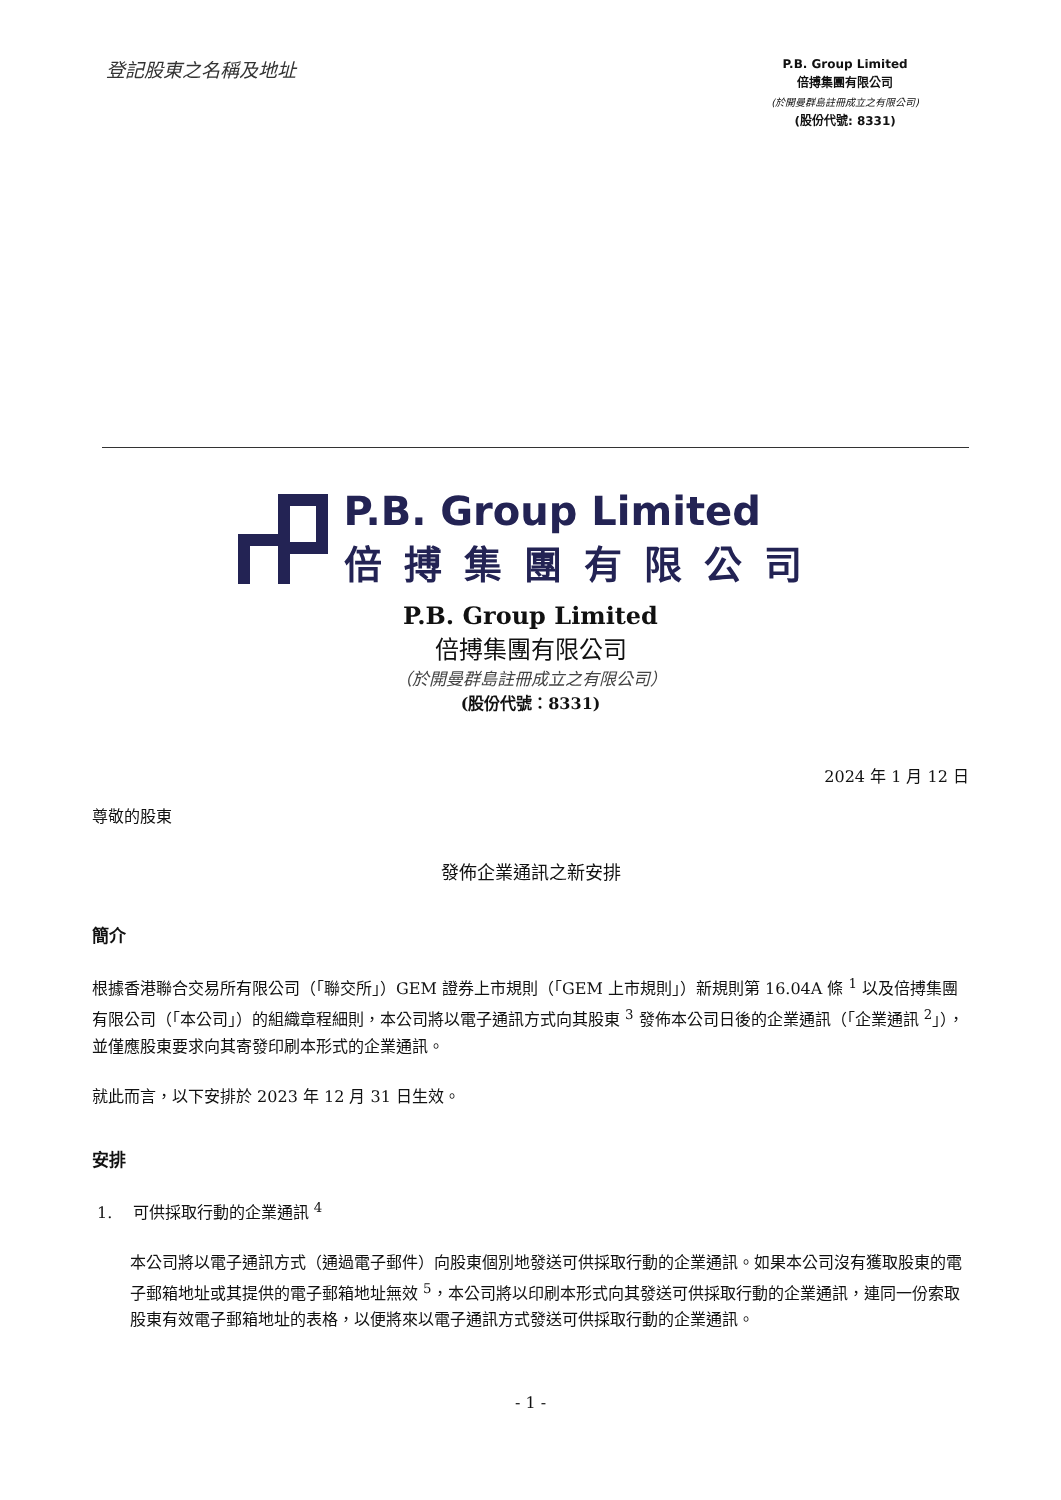登記股東之名稱及地址
P.B. Group Limited
倍搏集團有限公司
(於開曼群島註冊成立之有限公司)
(股份代號: 8331)
P.B. Group Limited
倍搏集團有限公司
P.B. Group Limited
倍搏集團有限公司
（於開曼群島註冊成立之有限公司）
(股份代號：8331)
2024 年 1 月 12 日
尊敬的股東
發佈企業通訊之新安排
簡介
根據香港聯合交易所有限公司（「聯交所」）GEM 證券上市規則（「GEM 上市規則」）新規則第 16.04A 條 <sup>1</sup> 以及倍搏集團有限公司（「本公司」）的組織章程細則，本公司將以電子通訊方式向其股東 <sup>3</sup> 發佈本公司日後的企業通訊（「企業通訊 <sup>2</sup>」），並僅應股東要求向其寄發印刷本形式的企業通訊。
就此而言，以下安排於 2023 年 12 月 31 日生效。
安排
1. 可供採取行動的企業通訊 <sup>4</sup>
本公司將以電子通訊方式（通過電子郵件）向股東個別地發送可供採取行動的企業通訊。如果本公司沒有獲取股東的電子郵箱地址或其提供的電子郵箱地址無效 <sup>5</sup>，本公司將以印刷本形式向其發送可供採取行動的企業通訊，連同一份索取股東有效電子郵箱地址的表格，以便將來以電子通訊方式發送可供採取行動的企業通訊。
- 1 -